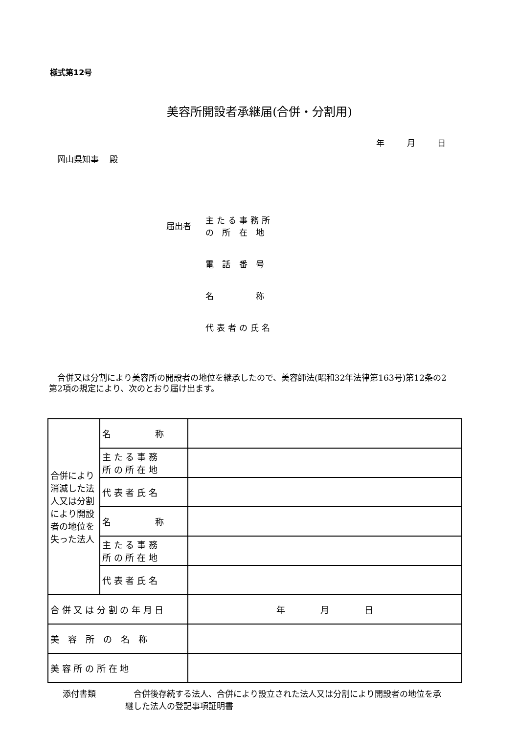様式第12号
美容所開設者承継届(合併・分割用)
年 月 日
岡山県知事　 殿
届出者
主たる事務所
の 所 在 地
電 話 番 号
名　　　 称
代表者の氏名
　合併又は分割により美容所の開設者の地位を継承したので、美容師法(昭和32年法律第163号)第12条の2第2項の規定により、次のとおり届け出ます。
| 合併により消滅した法人又は分割により開設者の地位を失った法人 | 名 称 | |
| | 主 た る 事 務 所 の 所 在 地 | |
| | 代 表 者 氏 名 | |
| | 名 称 | |
| | 主 た る 事 務 所 の 所 在 地 | |
| | 代 表 者 氏 名 | |
| 合 併 又 は 分 割 の 年 月 日 | | 年 月 日 |
| 美 容 所 の 名 称 | | |
| 美 容 所 の 所 在 地 | | |
添付書類 　合併後存続する法人、合併により設立された法人又は分割により開設者の地位を承継した法人の登記事項証明書